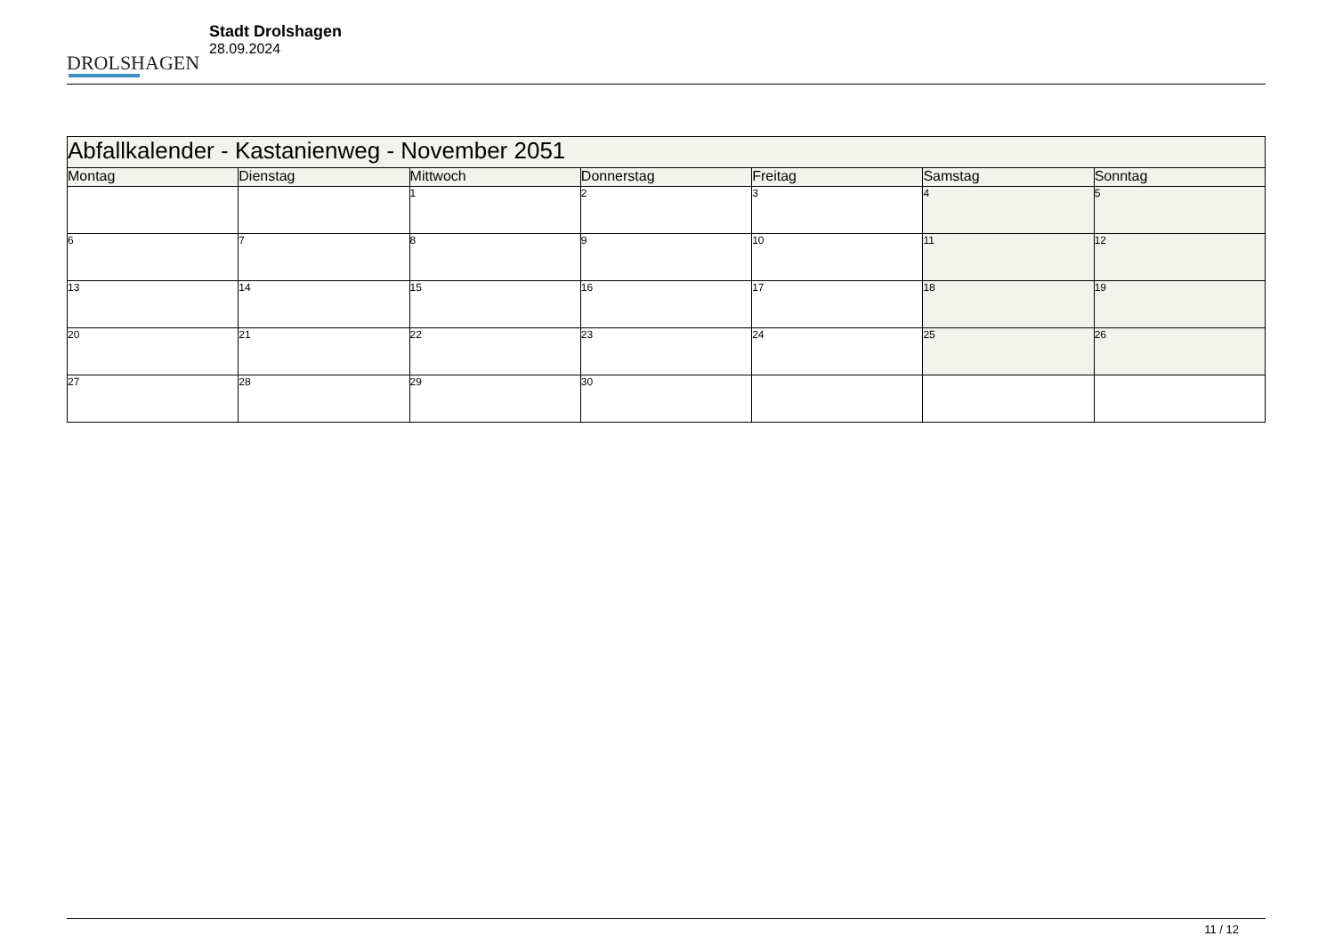DROLSHAGEN
Stadt Drolshagen
28.09.2024
| Abfallkalender - Kastanienweg - November 2051 | | | | | | |
| --- | --- | --- | --- | --- | --- | --- |
| Montag | Dienstag | Mittwoch | Donnerstag | Freitag | Samstag | Sonntag |
| | | 1 | 2 | 3 | 4 | 5 |
| 6 | 7 | 8 | 9 | 10 | 11 | 12 |
| 13 | 14 | 15 | 16 | 17 | 18 | 19 |
| 20 | 21 | 22 | 23 | 24 | 25 | 26 |
| 27 | 28 | 29 | 30 | | | |
11 / 12